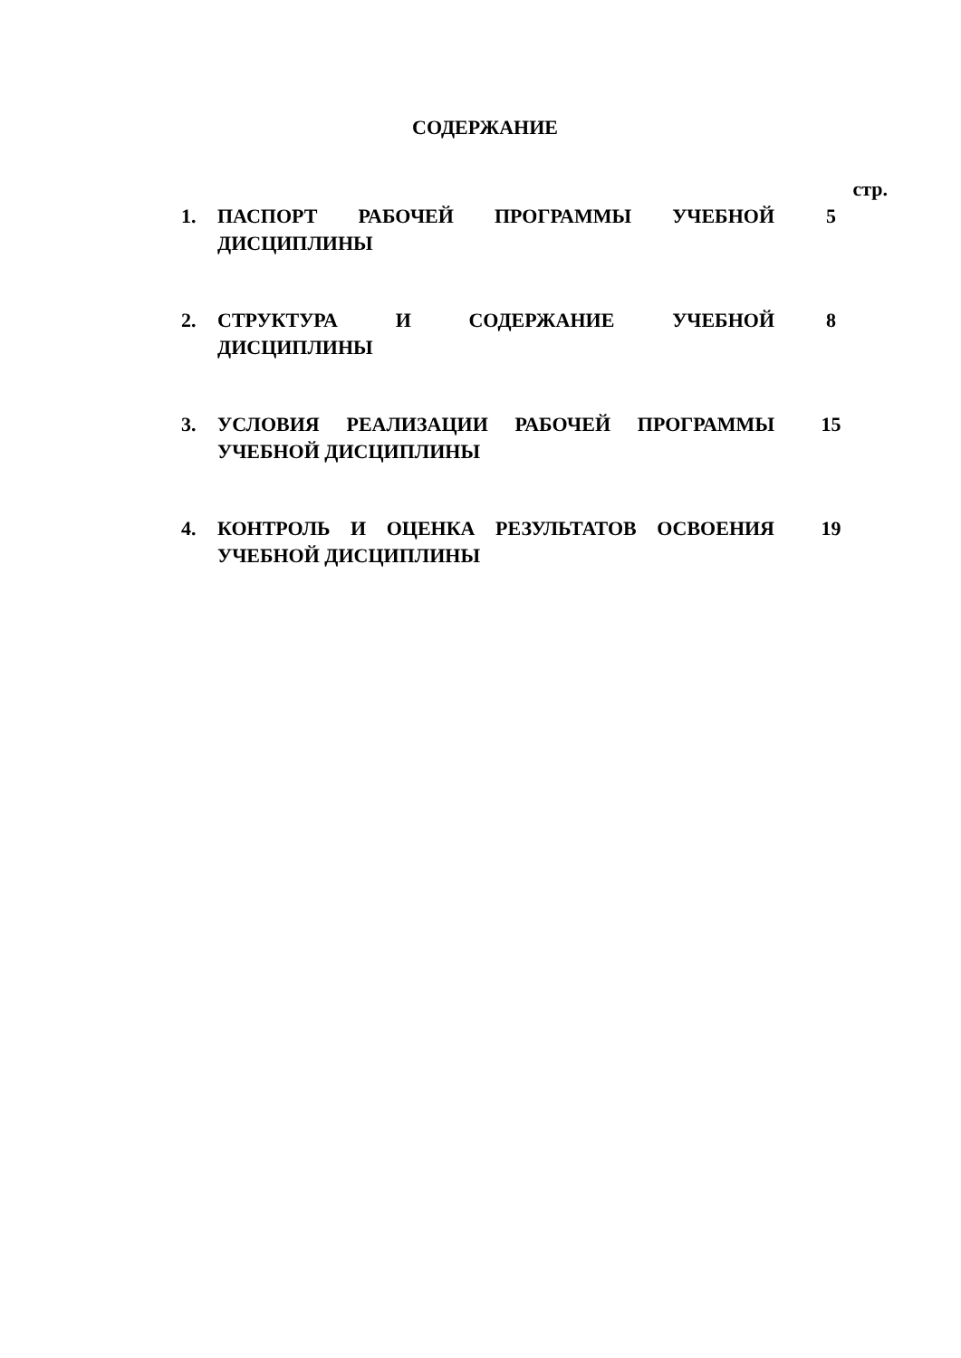СОДЕРЖАНИЕ
| | | стр. |
| 1. | ПАСПОРТ РАБОЧЕЙ ПРОГРАММЫ УЧЕБНОЙ ДИСЦИПЛИНЫ | 5 |
| 2. | СТРУКТУРА И СОДЕРЖАНИЕ УЧЕБНОЙ ДИСЦИПЛИНЫ | 8 |
| 3. | УСЛОВИЯ РЕАЛИЗАЦИИ РАБОЧЕЙ ПРОГРАММЫ УЧЕБНОЙ ДИСЦИПЛИНЫ | 15 |
| 4. | КОНТРОЛЬ И ОЦЕНКА РЕЗУЛЬТАТОВ ОСВОЕНИЯ УЧЕБНОЙ ДИСЦИПЛИНЫ | 19 |